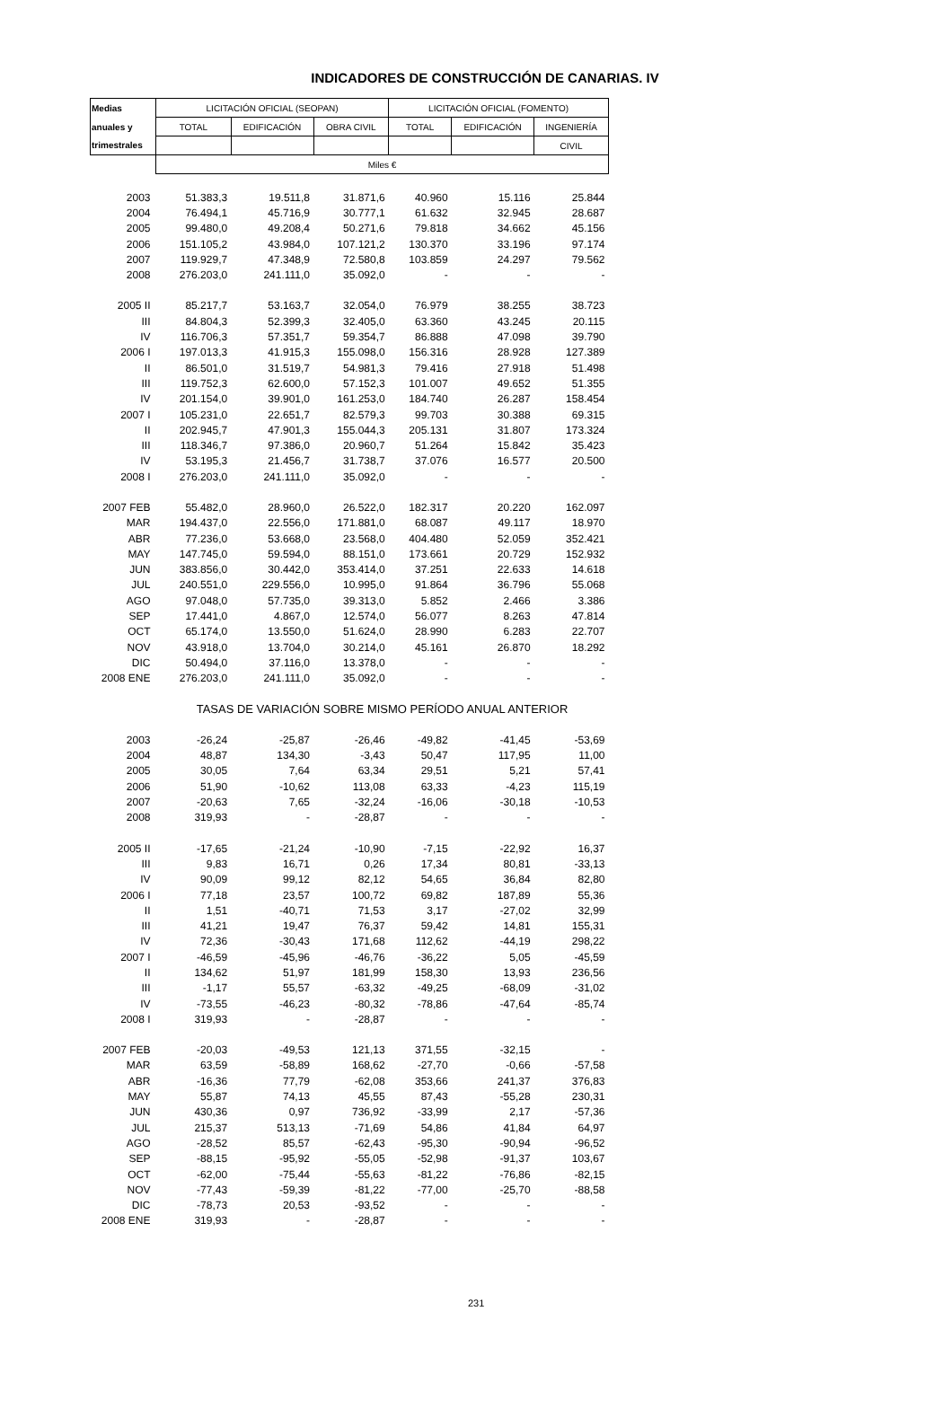INDICADORES DE CONSTRUCCIÓN DE CANARIAS. IV
| Medias | LICITACIÓN OFICIAL (SEOPAN) | | | LICITACIÓN OFICIAL (FOMENTO) | | |
| --- | --- | --- | --- | --- | --- | --- |
| anuales y | TOTAL | EDIFICACIÓN | OBRA CIVIL | TOTAL | EDIFICACIÓN | INGENIERÍA |
| trimestrales | | | | | | CIVIL |
| | Miles € | | | | | |
| 2003 | 51.383,3 | 19.511,8 | 31.871,6 | 40.960 | 15.116 | 25.844 |
| 2004 | 76.494,1 | 45.716,9 | 30.777,1 | 61.632 | 32.945 | 28.687 |
| 2005 | 99.480,0 | 49.208,4 | 50.271,6 | 79.818 | 34.662 | 45.156 |
| 2006 | 151.105,2 | 43.984,0 | 107.121,2 | 130.370 | 33.196 | 97.174 |
| 2007 | 119.929,7 | 47.348,9 | 72.580,8 | 103.859 | 24.297 | 79.562 |
| 2008 | 276.203,0 | 241.111,0 | 35.092,0 | - | - | - |
| 2005 II | 85.217,7 | 53.163,7 | 32.054,0 | 76.979 | 38.255 | 38.723 |
| III | 84.804,3 | 52.399,3 | 32.405,0 | 63.360 | 43.245 | 20.115 |
| IV | 116.706,3 | 57.351,7 | 59.354,7 | 86.888 | 47.098 | 39.790 |
| 2006 I | 197.013,3 | 41.915,3 | 155.098,0 | 156.316 | 28.928 | 127.389 |
| II | 86.501,0 | 31.519,7 | 54.981,3 | 79.416 | 27.918 | 51.498 |
| III | 119.752,3 | 62.600,0 | 57.152,3 | 101.007 | 49.652 | 51.355 |
| IV | 201.154,0 | 39.901,0 | 161.253,0 | 184.740 | 26.287 | 158.454 |
| 2007 I | 105.231,0 | 22.651,7 | 82.579,3 | 99.703 | 30.388 | 69.315 |
| II | 202.945,7 | 47.901,3 | 155.044,3 | 205.131 | 31.807 | 173.324 |
| III | 118.346,7 | 97.386,0 | 20.960,7 | 51.264 | 15.842 | 35.423 |
| IV | 53.195,3 | 21.456,7 | 31.738,7 | 37.076 | 16.577 | 20.500 |
| 2008 I | 276.203,0 | 241.111,0 | 35.092,0 | - | - | - |
| 2007 FEB | 55.482,0 | 28.960,0 | 26.522,0 | 182.317 | 20.220 | 162.097 |
| MAR | 194.437,0 | 22.556,0 | 171.881,0 | 68.087 | 49.117 | 18.970 |
| ABR | 77.236,0 | 53.668,0 | 23.568,0 | 404.480 | 52.059 | 352.421 |
| MAY | 147.745,0 | 59.594,0 | 88.151,0 | 173.661 | 20.729 | 152.932 |
| JUN | 383.856,0 | 30.442,0 | 353.414,0 | 37.251 | 22.633 | 14.618 |
| JUL | 240.551,0 | 229.556,0 | 10.995,0 | 91.864 | 36.796 | 55.068 |
| AGO | 97.048,0 | 57.735,0 | 39.313,0 | 5.852 | 2.466 | 3.386 |
| SEP | 17.441,0 | 4.867,0 | 12.574,0 | 56.077 | 8.263 | 47.814 |
| OCT | 65.174,0 | 13.550,0 | 51.624,0 | 28.990 | 6.283 | 22.707 |
| NOV | 43.918,0 | 13.704,0 | 30.214,0 | 45.161 | 26.870 | 18.292 |
| DIC | 50.494,0 | 37.116,0 | 13.378,0 | - | - | - |
| 2008 ENE | 276.203,0 | 241.111,0 | 35.092,0 | - | - | - |
| | TASAS DE VARIACIÓN SOBRE MISMO PERÍODO ANUAL ANTERIOR | | | | | |
| 2003 | -26,24 | -25,87 | -26,46 | -49,82 | -41,45 | -53,69 |
| 2004 | 48,87 | 134,30 | -3,43 | 50,47 | 117,95 | 11,00 |
| 2005 | 30,05 | 7,64 | 63,34 | 29,51 | 5,21 | 57,41 |
| 2006 | 51,90 | -10,62 | 113,08 | 63,33 | -4,23 | 115,19 |
| 2007 | -20,63 | 7,65 | -32,24 | -16,06 | -30,18 | -10,53 |
| 2008 | 319,93 | - | -28,87 | - | - | - |
| 2005 II | -17,65 | -21,24 | -10,90 | -7,15 | -22,92 | 16,37 |
| III | 9,83 | 16,71 | 0,26 | 17,34 | 80,81 | -33,13 |
| IV | 90,09 | 99,12 | 82,12 | 54,65 | 36,84 | 82,80 |
| 2006 I | 77,18 | 23,57 | 100,72 | 69,82 | 187,89 | 55,36 |
| II | 1,51 | -40,71 | 71,53 | 3,17 | -27,02 | 32,99 |
| III | 41,21 | 19,47 | 76,37 | 59,42 | 14,81 | 155,31 |
| IV | 72,36 | -30,43 | 171,68 | 112,62 | -44,19 | 298,22 |
| 2007 I | -46,59 | -45,96 | -46,76 | -36,22 | 5,05 | -45,59 |
| II | 134,62 | 51,97 | 181,99 | 158,30 | 13,93 | 236,56 |
| III | -1,17 | 55,57 | -63,32 | -49,25 | -68,09 | -31,02 |
| IV | -73,55 | -46,23 | -80,32 | -78,86 | -47,64 | -85,74 |
| 2008 I | 319,93 | - | -28,87 | - | - | - |
| 2007 FEB | -20,03 | -49,53 | 121,13 | 371,55 | -32,15 | - |
| MAR | 63,59 | -58,89 | 168,62 | -27,70 | -0,66 | -57,58 |
| ABR | -16,36 | 77,79 | -62,08 | 353,66 | 241,37 | 376,83 |
| MAY | 55,87 | 74,13 | 45,55 | 87,43 | -55,28 | 230,31 |
| JUN | 430,36 | 0,97 | 736,92 | -33,99 | 2,17 | -57,36 |
| JUL | 215,37 | 513,13 | -71,69 | 54,86 | 41,84 | 64,97 |
| AGO | -28,52 | 85,57 | -62,43 | -95,30 | -90,94 | -96,52 |
| SEP | -88,15 | -95,92 | -55,05 | -52,98 | -91,37 | 103,67 |
| OCT | -62,00 | -75,44 | -55,63 | -81,22 | -76,86 | -82,15 |
| NOV | -77,43 | -59,39 | -81,22 | -77,00 | -25,70 | -88,58 |
| DIC | -78,73 | 20,53 | -93,52 | - | - | - |
| 2008 ENE | 319,93 | - | -28,87 | - | - | - |
231